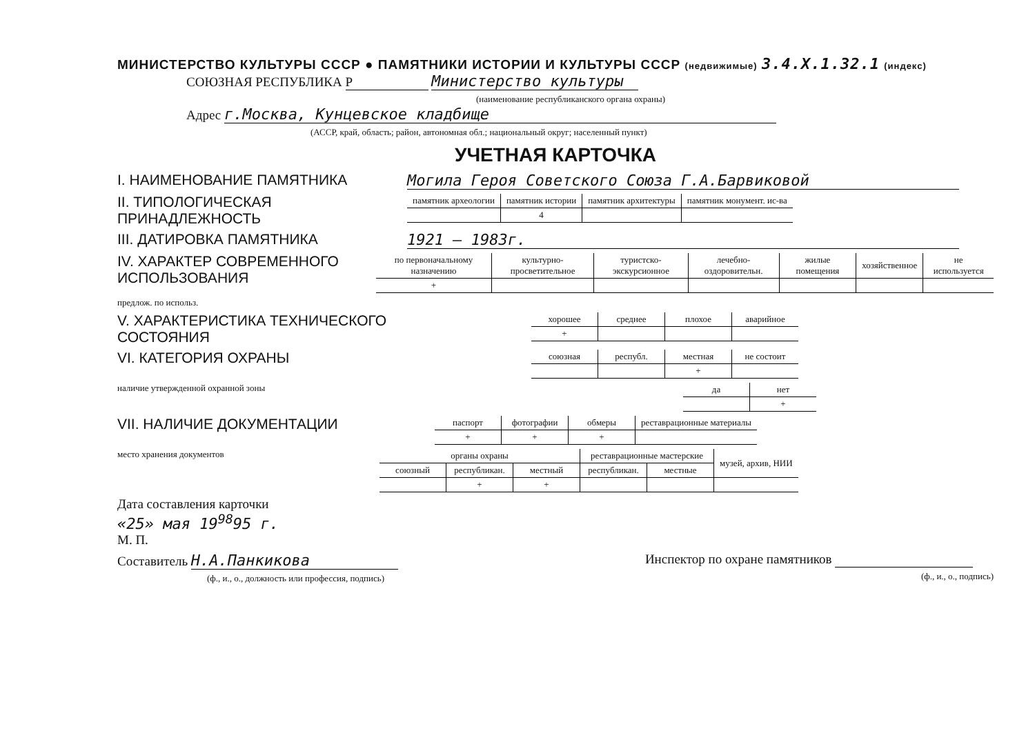МИНИСТЕРСТВО КУЛЬТУРЫ СССР ● ПАМЯТНИКИ ИСТОРИИ И КУЛЬТУРЫ СССР (недвижимые) 3.4.X.1.32.1 (индекс)
СОЮЗНАЯ РЕСПУБЛИКА Р Министерство культуры
(наименование республиканского органа охраны)
Адрес г.Москва, Кунцевское кладбище
(АССР, край, область; район, автономная обл.; национальный округ; населенный пункт)
УЧЕТНАЯ КАРТОЧКА
I. НАИМЕНОВАНИЕ ПАМЯТНИКА Могила Героя Советского Союза Г.А.Барвиковой
II. ТИПОЛОГИЧЕСКАЯ ПРИНАДЛЕЖНОСТЬ
| памятник археологии | памятник истории | памятник архитектуры | памятник монумент. ис-ва |
| --- | --- | --- | --- |
| | 4 | | |
III. ДАТИРОВКА ПАМЯТНИКА 1921 – 1983г.
IV. ХАРАКТЕР СОВРЕМЕННОГО ИСПОЛЬЗОВАНИЯ
| по первоначальному назначению | культурно-просветительное | туристско-экскурсионное | лечебно-оздоровительн. | жилые помещения | хозяйственное | не используется |
| --- | --- | --- | --- | --- | --- | --- |
| + | | | | | | |
предлож. по использ.
V. ХАРАКТЕРИСТИКА ТЕХНИЧЕСКОГО СОСТОЯНИЯ
| хорошее | среднее | плохое | аварийное |
| --- | --- | --- | --- |
| + | | | |
VI. КАТЕГОРИЯ ОХРАНЫ
| союзная | республ. | местная | не состоит |
| --- | --- | --- | --- |
| | | + | |
наличие утвержденной охранной зоны
| да | нет |
| --- | --- |
| | + |
VII. НАЛИЧИЕ ДОКУМЕНТАЦИИ
| паспорт | фотографии | обмеры | реставрационные материалы |
| --- | --- | --- | --- |
| + | + | + | |
место хранения документов
| органы охраны | | | реставрационные мастерские | | музей, архив, НИИ |
| --- | --- | --- | --- | --- | --- |
| союзный | республикан. | местный | республикан. | местные | |
| | + | + | | | |
Дата составления карточки
«25» мая 19<sup>98</sup>95 г.
М. П.
Составитель Н.А.Панкикова
(ф., и., о., должность или профессия, подпись)
Инспектор по охране памятников
(ф., и., о., подпись)